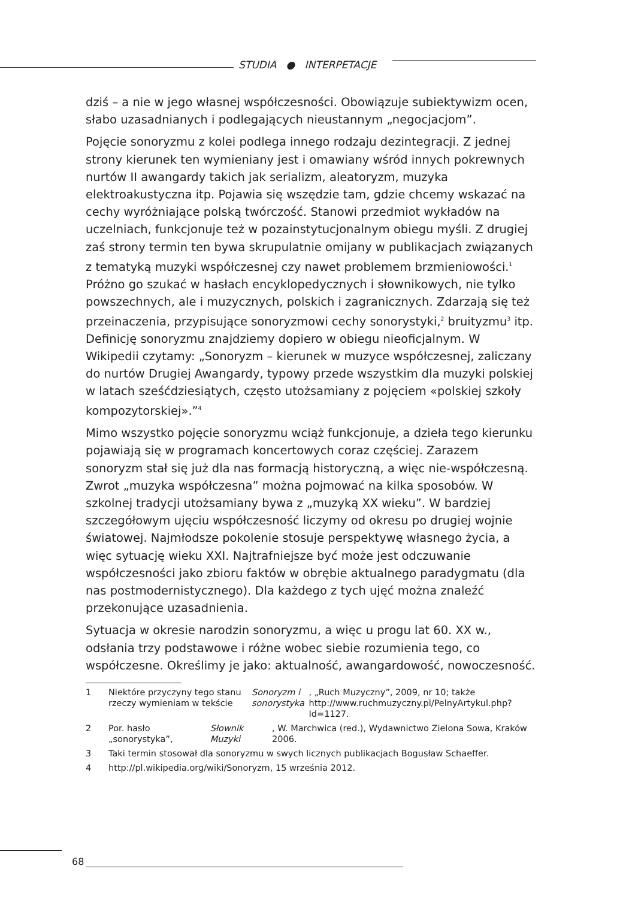STUDIA ● INTERPETACJE
dziś – a nie w jego własnej współczesności. Obowiązuje subiektywizm ocen, słabo uzasadnianych i podlegających nieustannym „negocjacjom”.
Pojęcie sonoryzmu z kolei podlega innego rodzaju dezintegracji. Z jednej strony kierunek ten wymieniany jest i omawiany wśród innych pokrewnych nurtów II awangardy takich jak serializm, aleatoryzm, muzyka elektroakustyczna itp. Pojawia się wszędzie tam, gdzie chcemy wskazać na cechy wyróżniające polską twórczość. Stanowi przedmiot wykładów na uczelniach, funkcjonuje też w pozainstytucjonalnym obiegu myśli. Z drugiej zaś strony termin ten bywa skrupulatnie omijany w publikacjach związanych z tematyką muzyki współczesnej czy nawet problemem brzmieniowości.<sup>1</sup> Próżno go szukać w hasłach encyklopedycznych i słownikowych, nie tylko powszechnych, ale i muzycznych, polskich i zagranicznych. Zdarzają się też przeinaczenia, przypisujące sonoryzmowi cechy sonorystyki,<sup>2</sup> bruityzmu<sup>3</sup> itp. Definicję sonoryzmu znajdziemy dopiero w obiegu nieoficjalnym. W Wikipedii czytamy: „Sonoryzm – kierunek w muzyce współczesnej, zaliczany do nurtów Drugiej Awangardy, typowy przede wszystkim dla muzyki polskiej w latach sześćdziesiątych, często utożsamiany z pojęciem «polskiej szkoły kompozytorskiej».”<sup>4</sup>
Mimo wszystko pojęcie sonoryzmu wciąż funkcjonuje, a dzieła tego kierunku pojawiają się w programach koncertowych coraz częściej. Zarazem sonoryzm stał się już dla nas formacją historyczną, a więc nie-współczesną. Zwrot „muzyka współczesna” można pojmować na kilka sposobów. W szkolnej tradycji utożsamiany bywa z „muzyką XX wieku”. W bardziej szczegółowym ujęciu współczesność liczymy od okresu po drugiej wojnie światowej. Najmłodsze pokolenie stosuje perspektywę własnego życia, a więc sytuację wieku XXI. Najtrafniejsze być może jest odczuwanie współczesności jako zbioru faktów w obrębie aktualnego paradygmatu (dla nas postmodernistycznego). Dla każdego z tych ujęć można znaleźć przekonujące uzasadnienia.
Sytuacja w okresie narodzin sonoryzmu, a więc u progu lat 60. XX w., odsłania trzy podstawowe i różne wobec siebie rozumienia tego, co współczesne. Określimy je jako: aktualność, awangardowość, nowoczesność.
1 Niektóre przyczyny tego stanu rzeczy wymieniam w tekście Sonoryzm i sonorystyka, „Ruch Muzyczny”, 2009, nr 10; także http://www.ruchmuzyczny.pl/PelnyArtykul.php?Id=1127.
2 Por. hasło „sonorystyka”, Słownik Muzyki, W. Marchwica (red.), Wydawnictwo Zielona Sowa, Kraków 2006.
3 Taki termin stosował dla sonoryzmu w swych licznych publikacjach Bogusław Schaeffer.
4 http://pl.wikipedia.org/wiki/Sonoryzm, 15 września 2012.
68